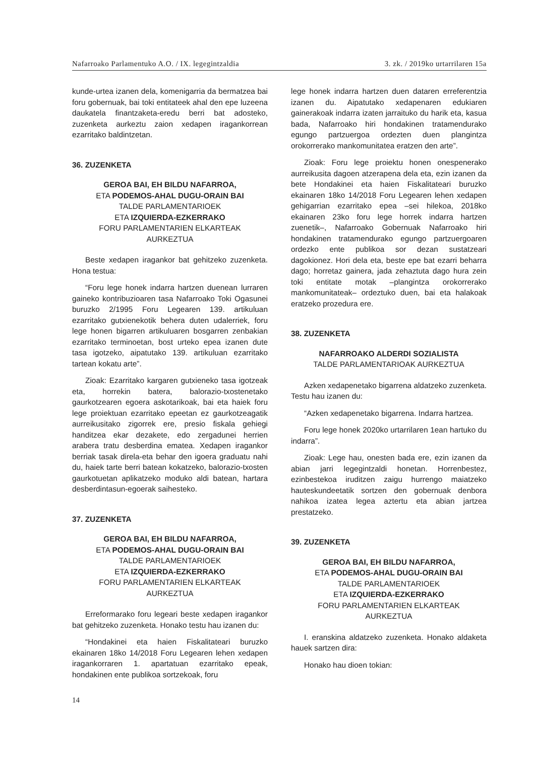Nafarroako Parlamentuko A.O. / IX. legegintzaldia 3. zk. / 2019ko urtarrilaren 15a
kunde-urtea izanen dela, komenigarria da bermatzea bai foru gobernuak, bai toki entitateek ahal den epe luzeena daukatela finantzaketa-eredu berri bat adosteko, zuzenketa aurkeztu zaion xedapen iragankorrean ezarritako baldintzetan.
36. ZUZENKETA
GEROA BAI, EH BILDU NAFARROA,
ETA PODEMOS-AHAL DUGU-ORAIN BAI
TALDE PARLAMENTARIOEK
ETA IZQUIERDA-EZKERRAKO
FORU PARLAMENTARIEN ELKARTEAK
AURKEZTUA
Beste xedapen iragankor bat gehitzeko zuzenketa. Hona testua:
“Foru lege honek indarra hartzen duenean lurraren gaineko kontribuzioaren tasa Nafarroako Toki Ogasunei buruzko 2/1995 Foru Legearen 139. artikuluan ezarritako gutxienekotik behera duten udalerriek, foru lege honen bigarren artikuluaren bosgarren zenbakian ezarritako terminoetan, bost urteko epea izanen dute tasa igotzeko, aipatutako 139. artikuluan ezarritako tartean kokatu arte”.
Zioak: Ezarritako kargaren gutxieneko tasa igotzeak eta, horrekin batera, balorazio-txostenetako gaurkotzearen egoera askotarikoak, bai eta haiek foru lege proiektuan ezarritako epeetan ez gaurkotzeagatik aurreikusitako zigorrek ere, presio fiskala gehiegi handitzea ekar dezakete, edo zergadunei herrien arabera tratu desberdina ematea. Xedapen iragankor berriak tasak direla-eta behar den igoera graduatu nahi du, haiek tarte berri batean kokatzeko, balorazio-txosten gaurkotuetan aplikatzeko moduko aldi batean, hartara desberdintasun-egoerak saihesteko.
37. ZUZENKETA
GEROA BAI, EH BILDU NAFARROA,
ETA PODEMOS-AHAL DUGU-ORAIN BAI
TALDE PARLAMENTARIOEK
ETA IZQUIERDA-EZKERRAKO
FORU PARLAMENTARIEN ELKARTEAK
AURKEZTUA
Erreformarako foru legeari beste xedapen iragankor bat gehitzeko zuzenketa. Honako testu hau izanen du:
“Hondakinei eta haien Fiskalitateari buruzko ekainaren 18ko 14/2018 Foru Legearen lehen xedapen iragankorraren 1. apartatuan ezarritako epeak, hondakinen ente publikoa sortzekoak, foru
lege honek indarra hartzen duen dataren erreferentzia izanen du. Aipatutako xedapenaren edukiaren gainerakoak indarra izaten jarraituko du harik eta, kasua bada, Nafarroako hiri hondakinen tratamendurako egungo partzuergoa ordezten duen plangintza orokorrerako mankomunitatea eratzen den arte”.
Zioak: Foru lege proiektu honen onespenerako aurreikusita dagoen atzerapena dela eta, ezin izanen da bete Hondakinei eta haien Fiskalitateari buruzko ekainaren 18ko 14/2018 Foru Legearen lehen xedapen gehigarrian ezarritako epea –sei hilekoa, 2018ko ekainaren 23ko foru lege horrek indarra hartzen zuenetik–, Nafarroako Gobernuak Nafarroako hiri hondakinen tratamendurako egungo partzuergoaren ordezko ente publikoa sor dezan sustatzeari dagokionez. Hori dela eta, beste epe bat ezarri beharra dago; horretaz gainera, jada zehaztuta dago hura zein toki entitate motak –plangintza orokorrerako mankomunitateak– ordeztuko duen, bai eta halakoak eratzeko prozedura ere.
38. ZUZENKETA
NAFARROAKO ALDERDI SOZIALISTA
TALDE PARLAMENTARIOAK AURKEZTUA
Azken xedapenetako bigarrena aldatzeko zuzenketa. Testu hau izanen du:
“Azken xedapenetako bigarrena. Indarra hartzea.
Foru lege honek 2020ko urtarrilaren 1ean hartuko du indarra”.
Zioak: Lege hau, onesten bada ere, ezin izanen da abian jarri legegintzaldi honetan. Horrenbestez, ezinbestekoa iruditzen zaigu hurrengo maiatzeko hauteskundeetatik sortzen den gobernuak denbora nahikoa izatea legea aztertu eta abian jartzea prestatzeko.
39. ZUZENKETA
GEROA BAI, EH BILDU NAFARROA,
ETA PODEMOS-AHAL DUGU-ORAIN BAI
TALDE PARLAMENTARIOEK
ETA IZQUIERDA-EZKERRAKO
FORU PARLAMENTARIEN ELKARTEAK
AURKEZTUA
I. eranskina aldatzeko zuzenketa. Honako aldaketa hauek sartzen dira:
Honako hau dioen tokian:
14